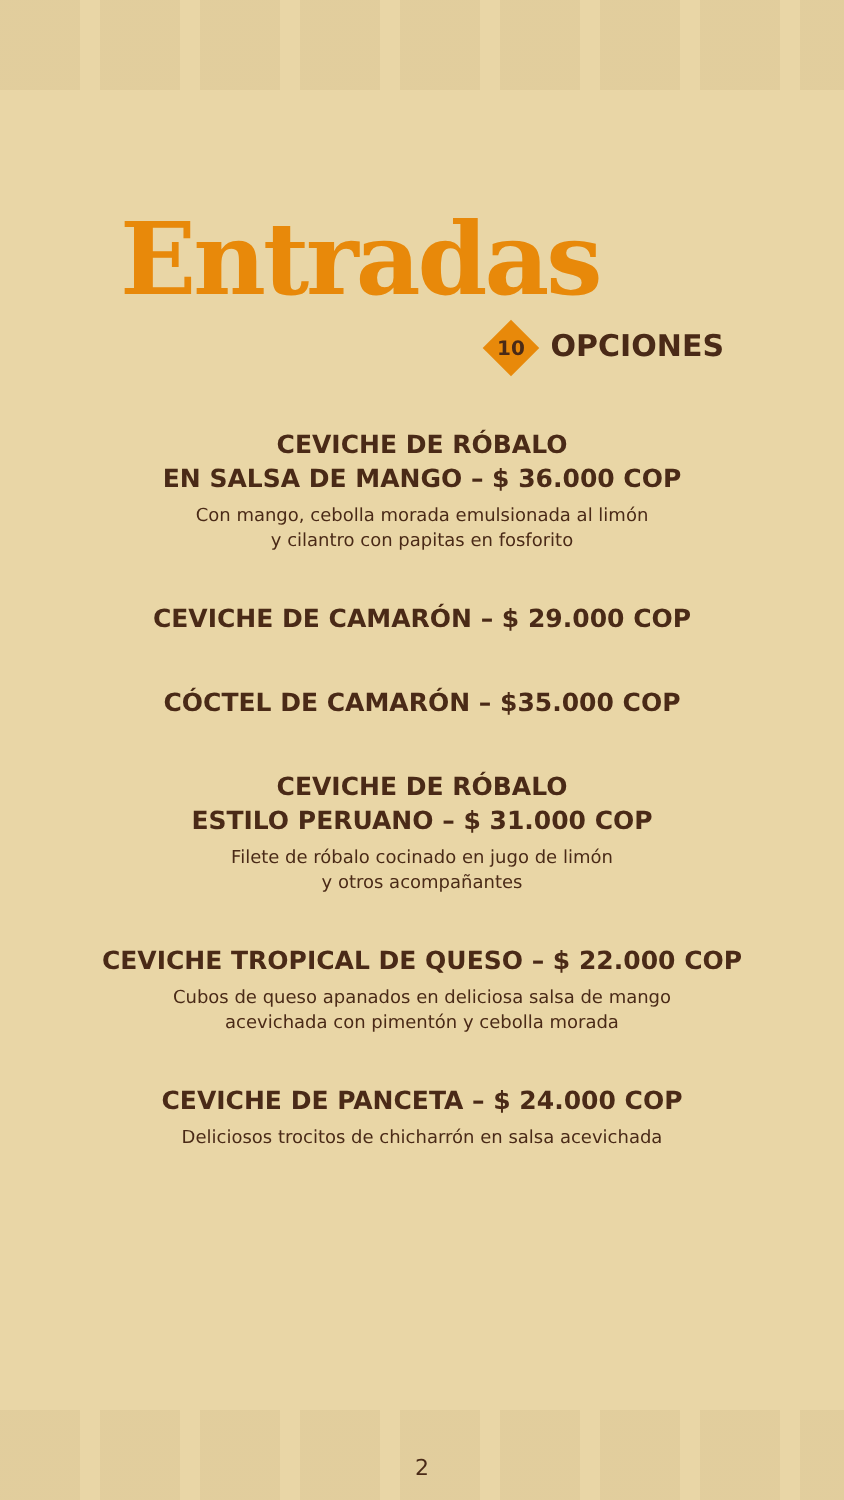Entradas
10 OPCIONES
CEVICHE DE RÓBALO
EN SALSA DE MANGO – $ 36.000 COP
Con mango, cebolla morada emulsionada al limón
y cilantro con papitas en fosforito
CEVICHE DE CAMARÓN – $ 29.000 COP
CÓCTEL DE CAMARÓN – $35.000 COP
CEVICHE DE RÓBALO
ESTILO PERUANO – $ 31.000 COP
Filete de róbalo cocinado en jugo de limón
y otros acompañantes
CEVICHE TROPICAL DE QUESO – $ 22.000 COP
Cubos de queso apanados en deliciosa salsa de mango
acevichada con pimentón y cebolla morada
CEVICHE DE PANCETA – $ 24.000 COP
Deliciosos trocitos de chicharrón en salsa acevichada
2